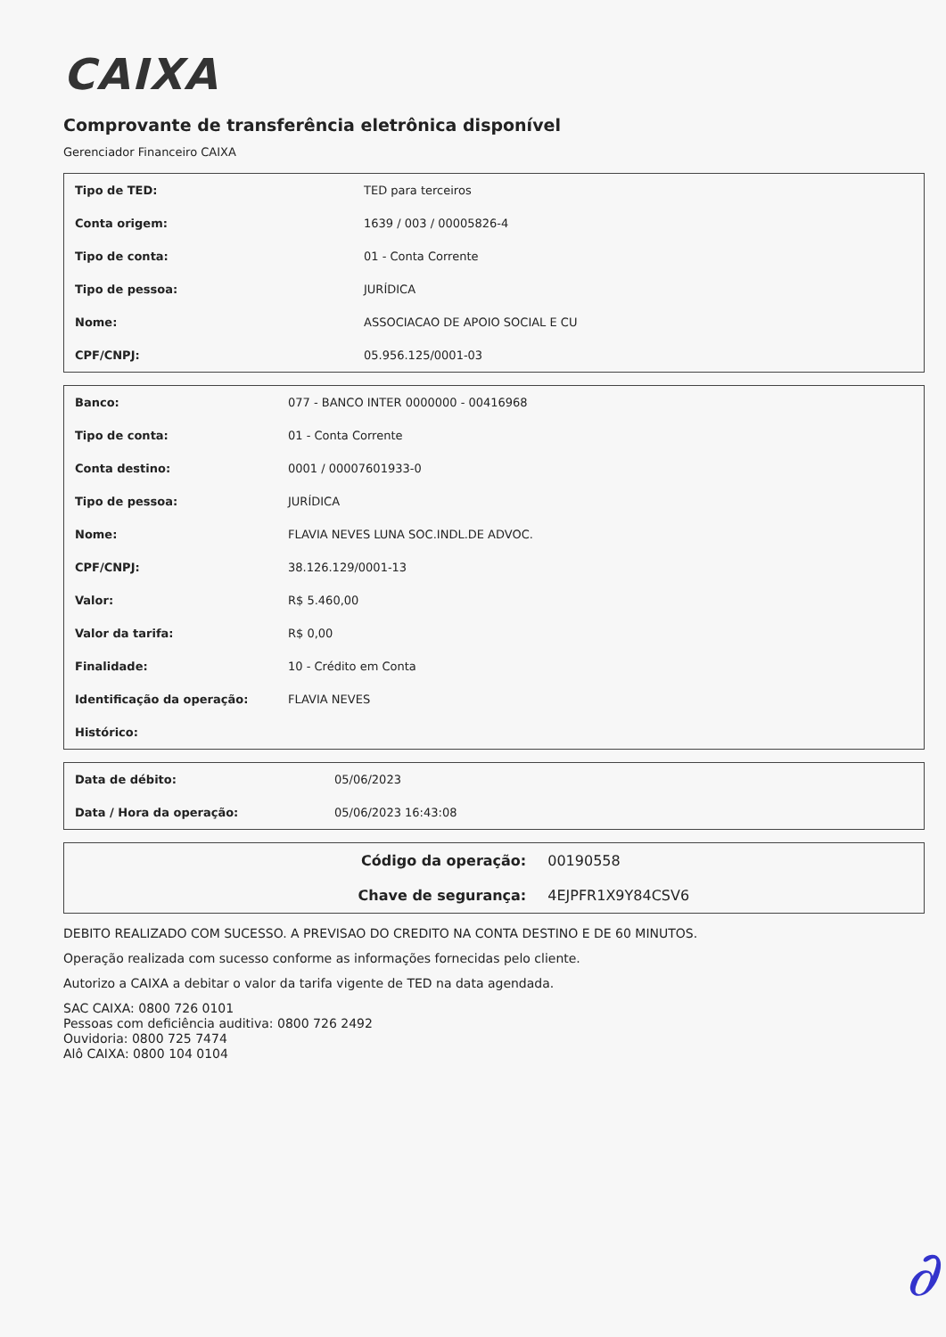CAIXA
Comprovante de transferência eletrônica disponível
Gerenciador Financeiro CAIXA
| Tipo de TED: | TED para terceiros |
| Conta origem: | 1639 / 003 / 00005826-4 |
| Tipo de conta: | 01 - Conta Corrente |
| Tipo de pessoa: | JURÍDICA |
| Nome: | ASSOCIACAO DE APOIO SOCIAL E CU |
| CPF/CNPJ: | 05.956.125/0001-03 |
| Banco: | 077 - BANCO INTER 0000000 - 00416968 |
| Tipo de conta: | 01 - Conta Corrente |
| Conta destino: | 0001 / 00007601933-0 |
| Tipo de pessoa: | JURÍDICA |
| Nome: | FLAVIA NEVES LUNA SOC.INDL.DE ADVOC. |
| CPF/CNPJ: | 38.126.129/0001-13 |
| Valor: | R$ 5.460,00 |
| Valor da tarifa: | R$ 0,00 |
| Finalidade: | 10 - Crédito em Conta |
| Identificação da operação: | FLAVIA NEVES |
| Histórico: | |
| Data de débito: | 05/06/2023 |
| Data / Hora da operação: | 05/06/2023 16:43:08 |
| Código da operação: | 00190558 |
| Chave de segurança: | 4EJPFR1X9Y84CSV6 |
DEBITO REALIZADO COM SUCESSO. A PREVISAO DO CREDITO NA CONTA DESTINO E DE 60 MINUTOS.
Operação realizada com sucesso conforme as informações fornecidas pelo cliente.
Autorizo a CAIXA a debitar o valor da tarifa vigente de TED na data agendada.
SAC CAIXA: 0800 726 0101
Pessoas com deficiência auditiva: 0800 726 2492
Ouvidoria: 0800 725 7474
Alô CAIXA: 0800 104 0104
∂